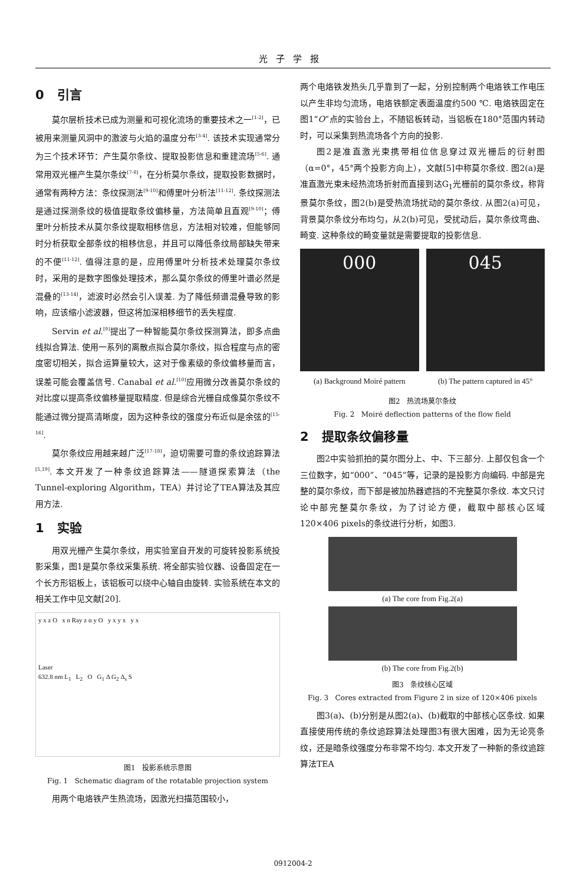光子学报
0 引言
莫尔层析技术已成为测量和可视化流场的重要技术之一<sup>[1-2]</sup>，已被用来测量风洞中的激波与火焰的温度分布<sup>[3-4]</sup>. 该技术实现通常分为三个技术环节：产生莫尔条纹、提取投影信息和重建流场<sup>[5-6]</sup>. 通常用双光栅产生莫尔条纹<sup>[7-8]</sup>，在分析莫尔条纹，提取投影数据时，通常有两种方法：条纹探测法<sup>[9-10]</sup>和傅里叶分析法<sup>[11-12]</sup>. 条纹探测法是通过探测条纹的极值提取条纹偏移量，方法简单且直观<sup>[9-10]</sup>；傅里叶分析技术从莫尔条纹提取相移信息，方法相对较难，但能够同时分析获取全部条纹的相移信息，并且可以降低条纹局部缺失带来的不便<sup>[11-12]</sup>. 值得注意的是，应用傅里叶分析技术处理莫尔条纹时，采用的是数字图像处理技术，那么莫尔条纹的傅里叶谱必然是混叠的<sup>[13-14]</sup>，滤波时必然会引入误差. 为了降低频谱混叠导致的影响，应该缩小滤波器，但这将加深相移细节的丢失程度.
Servin et al.<sup>[9]</sup>提出了一种智能莫尔条纹探测算法，即多点曲线拟合算法. 使用一系列的离散点拟合莫尔条纹，拟合程度与点的密度密切相关，拟合运算量较大，这对于像素级的条纹偏移量而言，误差可能会覆盖信号. Canabal et al.<sup>[10]</sup>应用微分改善莫尔条纹的对比度以提高条纹偏移量提取精度. 但是综合光栅自成像莫尔条纹不能通过微分提高清晰度，因为这种条纹的强度分布近似是余弦的<sup>[15-16]</sup>.
莫尔条纹应用越来越广泛<sup>[17-18]</sup>，迫切需要可靠的条纹追踪算法<sup>[5,19]</sup>. 本文开发了一种条纹追踪算法——隧道探索算法（the Tunnel-exploring Algorithm，TEA）并讨论了TEA算法及其应用方法.
1 实验
用双光栅产生莫尔条纹，用实验室自开发的可旋转投影系统投影采集，图1是莫尔条纹采集系统. 将全部实验仪器、设备固定在一个长方形铝板上，该铝板可以绕中心轴自由旋转. 实验系统在本文的相关工作中见文献[20].
y x z O x n Ray z α y O y x y x y x
Laser
632.8 nm L<sub>1</sub> L<sub>2</sub> O G<sub>1</sub> Δ G<sub>2</sub> Δ<sub>s</sub> S
图1 投影系统示意图
Fig. 1 Schematic diagram of the rotatable projection system
用两个电烙铁产生热流场，因激光扫描范围较小，
两个电烙铁发热头几乎靠到了一起，分别控制两个电烙铁工作电压以产生非均匀流场，电烙铁额定表面温度约500 ℃. 电烙铁固定在图1“O”点的实验台上，不随铝板转动，当铝板在180°范围内转动时，可以采集到热流场各个方向的投影.
图2是准直激光束携带相位信息穿过双光栅后的衍射图（α=0°，45°两个投影方向上），文献[5]中称莫尔条纹. 图2(a)是准直激光束未经热流场折射而直接到达G<sub>1</sub>光栅前的莫尔条纹，称背景莫尔条纹，图2(b)是受热流场扰动的莫尔条纹. 从图2(a)可见，背景莫尔条纹分布均匀，从2(b)可见，受扰动后，莫尔条纹弯曲、畸变. 这种条纹的畸变量就是需要提取的投影信息.
000
(a) Background Moiré pattern
045
(b) The pattern captured in 45°
图2 热流场莫尔条纹
Fig. 2 Moiré deflection patterns of the flow field
2 提取条纹偏移量
图2中实验抓拍的莫尔图分上、中、下三部分. 上部仅包含一个三位数字，如“000”、“045”等，记录的是投影方向编码. 中部是完整的莫尔条纹，而下部是被加热器遮挡的不完整莫尔条纹. 本文只讨论中部完整莫尔条纹，为了讨论方便，截取中部核心区域120×406 pixels的条纹进行分析，如图3.
(a) The core from Fig.2(a)
(b) The core from Fig.2(b)
图3 条纹核心区域
Fig. 3 Cores extracted from Figure 2 in size of 120×406 pixels
图3(a)、(b)分别是从图2(a)、(b)截取的中部核心区条纹. 如果直接使用传统的条纹追踪算法处理图3有很大困难，因为无论亮条纹，还是暗条纹强度分布非常不均匀. 本文开发了一种新的条纹追踪算法TEA
0912004-2